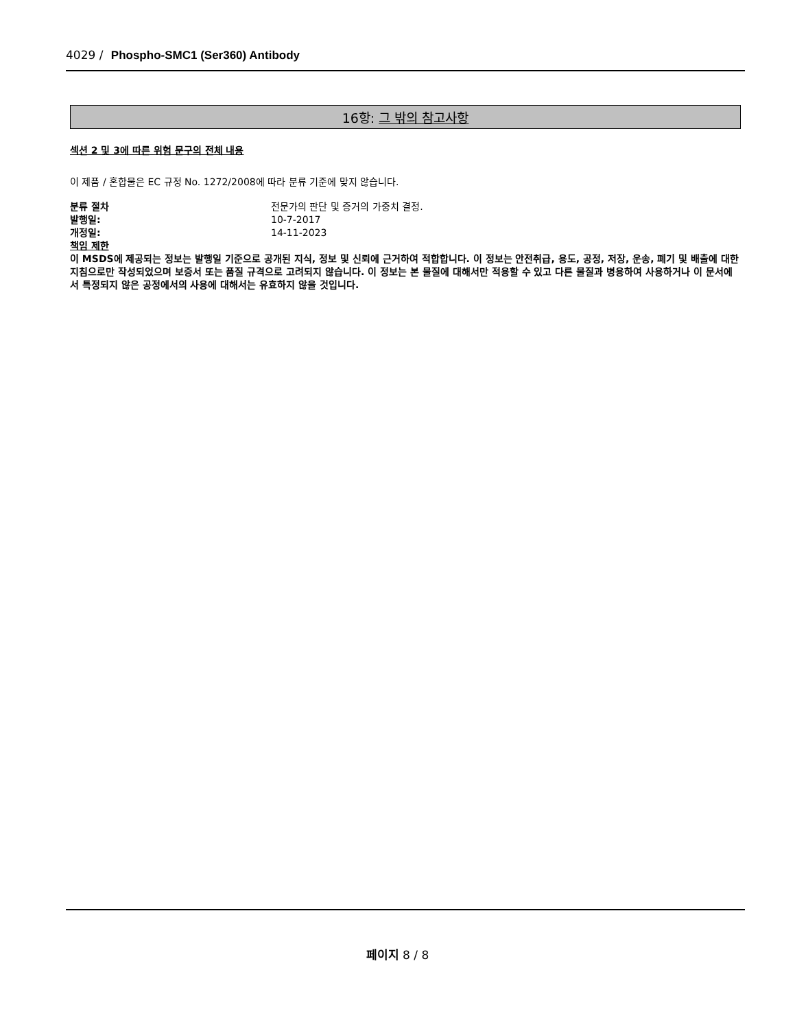4029 / Phospho-SMC1 (Ser360) Antibody
16항: 그 밖의 참고사항
섹션 2 및 3에 따른 위험 문구의 전체 내용
이 제품 / 혼합물은 EC 규정 No. 1272/2008에 따라 분류 기준에 맞지 않습니다.
분류 절차 전문가의 판단 및 증거의 가중치 결정.
발행일: 10-7-2017
개정일: 14-11-2023
책임 제한
이 MSDS에 제공되는 정보는 발행일 기준으로 공개된 지식, 정보 및 신뢰에 근거하여 적합합니다. 이 정보는 안전취급, 용도, 공정, 저장, 운송, 폐기 및 배출에 대한 지침으로만 작성되었으며 보증서 또는 품질 규격으로 고려되지 않습니다. 이 정보는 본 물질에 대해서만 적용할 수 있고 다른 물질과 병용하여 사용하거나 이 문서에서 특정되지 않은 공정에서의 사용에 대해서는 유효하지 않을 것입니다.
페이지 8 / 8